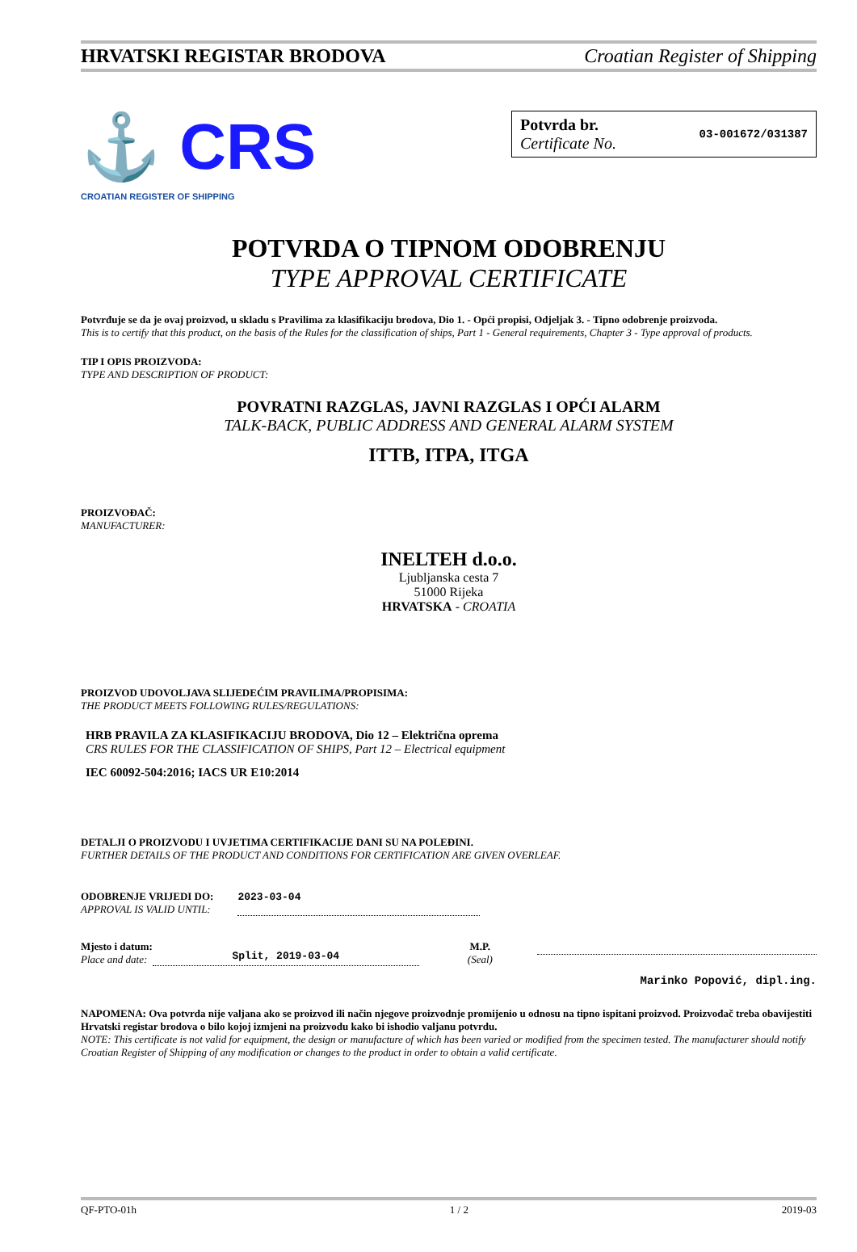HRVATSKI REGISTAR BRODOVA Croatian Register of Shipping
⚓ CRS
CROATIAN REGISTER OF SHIPPING
Potvrda br.
Certificate No.
03-001672/031387
POTVRDA O TIPNOM ODOBRENJU
TYPE APPROVAL CERTIFICATE
Potvrđuje se da je ovaj proizvod, u skladu s Pravilima za klasifikaciju brodova, Dio 1. - Opći propisi, Odjeljak 3. - Tipno odobrenje proizvoda.
This is to certify that this product, on the basis of the Rules for the classification of ships, Part 1 - General requirements, Chapter 3 - Type approval of products.
TIP I OPIS PROIZVODA:
TYPE AND DESCRIPTION OF PRODUCT:
POVRATNI RAZGLAS, JAVNI RAZGLAS I OPĆI ALARM
TALK-BACK, PUBLIC ADDRESS AND GENERAL ALARM SYSTEM
ITTB, ITPA, ITGA
PROIZVOĐAČ:
MANUFACTURER:
INELTEH d.o.o.
Ljubljanska cesta 7
51000 Rijeka
HRVATSKA - CROATIA
PROIZVOD UDOVOLJAVA SLIJEDEĆIM PRAVILIMA/PROPISIMA:
THE PRODUCT MEETS FOLLOWING RULES/REGULATIONS:
HRB PRAVILA ZA KLASIFIKACIJU BRODOVA, Dio 12 – Električna oprema
CRS RULES FOR THE CLASSIFICATION OF SHIPS, Part 12 – Electrical equipment
IEC 60092-504:2016; IACS UR E10:2014
DETALJI O PROIZVODU I UVJETIMA CERTIFIKACIJE DANI SU NA POLEĐINI.
FURTHER DETAILS OF THE PRODUCT AND CONDITIONS FOR CERTIFICATION ARE GIVEN OVERLEAF.
ODOBRENJE VRIJEDI DO:
APPROVAL IS VALID UNTIL:
2023-03-04
Mjesto i datum:
Place and date:
Split, 2019-03-04
M.P.
(Seal)
Marinko Popović, dipl.ing.
NAPOMENA: Ova potvrda nije valjana ako se proizvod ili način njegove proizvodnje promijenio u odnosu na tipno ispitani proizvod. Proizvođač treba obavijestiti Hrvatski registar brodova o bilo kojoj izmjeni na proizvodu kako bi ishodio valjanu potvrdu.
NOTE: This certificate is not valid for equipment, the design or manufacture of which has been varied or modified from the specimen tested. The manufacturer should notify Croatian Register of Shipping of any modification or changes to the product in order to obtain a valid certificate.
QF-PTO-01h 1 / 2 2019-03